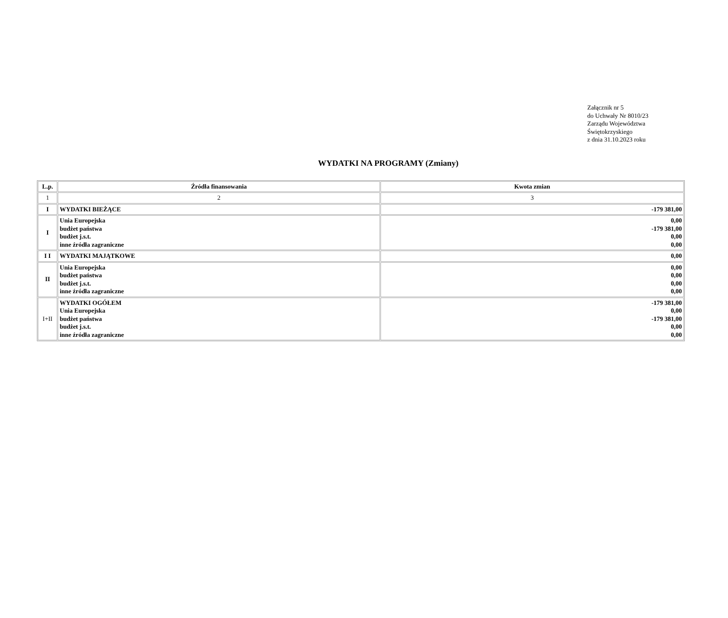Załącznik nr 5
do Uchwały Nr 8010/23
Zarządu Województwa
Świętokrzyskiego
z dnia 31.10.2023 roku
WYDATKI NA PROGRAMY (Zmiany)
| L.p. | Źródła finansowania | Kwota zmian |
| --- | --- | --- |
| 1 | 2 | 3 |
| I | WYDATKI BIEŻĄCE | -179 381,00 |
| I | Unia Europejska budżet państwa budżet j.s.t. inne źródła zagraniczne | 0,00 -179 381,00 0,00 0,00 |
| I I | WYDATKI MAJĄTKOWE | 0,00 |
| II | Unia Europejska budżet państwa budżet j.s.t. inne źródła zagraniczne | 0,00 0,00 0,00 0,00 |
| I+II | WYDATKI OGÓŁEM Unia Europejska budżet państwa budżet j.s.t. inne źródła zagraniczne | -179 381,00 0,00 -179 381,00 0,00 0,00 |